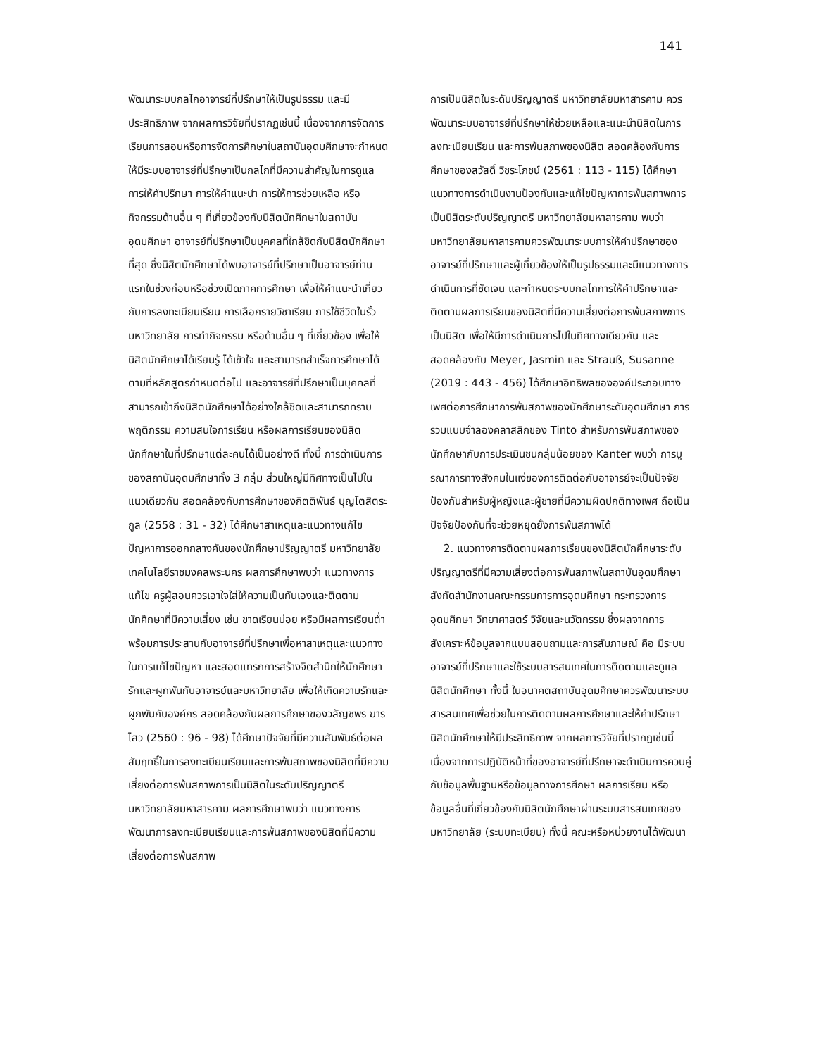141
พัฒนาระบบกลไกอาจารย์ที่ปรึกษาให้เป็นรูปธรรม และมีประสิทธิภาพ จากผลการวิจัยที่ปรากฏเช่นนี้ เนื่องจากการจัดการเรียนการสอนหรือการจัดการศึกษาในสถาบันอุดมศึกษาจะกำหนดให้มีระบบอาจารย์ที่ปรึกษาเป็นกลไกที่มีความสำคัญในการดูแล การให้คำปรึกษา การให้คำแนะนำ การให้การช่วยเหลือ หรือกิจกรรมด้านอื่น ๆ ที่เกี่ยวข้องกับนิสิตนักศึกษาในสถาบันอุดมศึกษา อาจารย์ที่ปรึกษาเป็นบุคคลที่ใกล้ชิดกับนิสิตนักศึกษาที่สุด ซึ่งนิสิตนักศึกษาได้พบอาจารย์ที่ปรึกษาเป็นอาจารย์ท่านแรกในช่วงก่อนหรือช่วงเปิดภาคการศึกษา เพื่อให้คำแนะนำเกี่ยวกับการลงทะเบียนเรียน การเลือกรายวิชาเรียน การใช้ชีวิตในรั้วมหาวิทยาลัย การทำกิจกรรม หรือด้านอื่น ๆ ที่เกี่ยวข้อง เพื่อให้นิสิตนักศึกษาได้เรียนรู้ ได้เข้าใจ และสามารถสำเร็จการศึกษาได้ตามที่หลักสูตรกำหนดต่อไป และอาจารย์ที่ปรึกษาเป็นบุคคลที่สามารถเข้าถึงนิสิตนักศึกษาได้อย่างใกล้ชิดและสามารถทราบพฤติกรรม ความสนใจการเรียน หรือผลการเรียนของนิสิตนักศึกษาในที่ปรึกษาแต่ละคนได้เป็นอย่างดี ทั้งนี้ การดำเนินการของสถาบันอุดมศึกษาทั้ง 3 กลุ่ม ส่วนใหญ่มีทิศทางเป็นไปในแนวเดียวกัน สอดคล้องกับการศึกษาของกิตติพันธ์ บุญโตสิตระกูล (2558 : 31 - 32) ได้ศึกษาสาเหตุและแนวทางแก้ไขปัญหาการออกกลางคันของนักศึกษาปริญญาตรี มหาวิทยาลัยเทคโนโลยีราชมงคลพระนคร ผลการศึกษาพบว่า แนวทางการแก้ไข ครูผู้สอนควรเอาใจใส่ให้ความเป็นกันเองและติดตามนักศึกษาที่มีความเสี่ยง เช่น ขาดเรียนบ่อย หรือมีผลการเรียนต่ำ พร้อมการประสานกับอาจารย์ที่ปรึกษาเพื่อหาสาเหตุและแนวทางในการแก้ไขปัญหา และสอดแทรกการสร้างจิตสำนึกให้นักศึกษารักและผูกพันกับอาจารย์และมหาวิทยาลัย เพื่อให้เกิดความรักและผูกพันกับองค์กร สอดคล้องกับผลการศึกษาของวลัญชพร ฆารไสว (2560 : 96 - 98) ได้ศึกษาปัจจัยที่มีความสัมพันธ์ต่อผลสัมฤทธิ์ในการลงทะเบียนเรียนและการพ้นสภาพของนิสิตที่มีความเสี่ยงต่อการพ้นสภาพการเป็นนิสิตในระดับปริญญาตรี มหาวิทยาลัยมหาสารคาม ผลการศึกษาพบว่า แนวทางการพัฒนาการลงทะเบียนเรียนและการพ้นสภาพของนิสิตที่มีความเสี่ยงต่อการพ้นสภาพ
การเป็นนิสิตในระดับปริญญาตรี มหาวิทยาลัยมหาสารคาม ควรพัฒนาระบบอาจารย์ที่ปรึกษาให้ช่วยเหลือและแนะนำนิสิตในการลงทะเบียนเรียน และการพ้นสภาพของนิสิต สอดคล้องกับการศึกษาของสวัสดิ์ วิชระโภชน์ (2561 : 113 - 115) ได้ศึกษาแนวทางการดำเนินงานป้องกันและแก้ไขปัญหาการพ้นสภาพการเป็นนิสิตระดับปริญญาตรี มหาวิทยาลัยมหาสารคาม พบว่า มหาวิทยาลัยมหาสารคามควรพัฒนาระบบการให้คำปรึกษาของอาจารย์ที่ปรึกษาและผู้เกี่ยวข้องให้เป็นรูปธรรมและมีแนวทางการดำเนินการที่ชัดเจน และกำหนดระบบกลไกการให้คำปรึกษาและติดตามผลการเรียนของนิสิตที่มีความเสี่ยงต่อการพ้นสภาพการเป็นนิสิต เพื่อให้มีการดำเนินการไปในทิศทางเดียวกัน และสอดคล้องกับ Meyer, Jasmin และ Strauß, Susanne (2019 : 443 - 456) ได้ศึกษาอิทธิพลขององค์ประกอบทางเพศต่อการศึกษาการพ้นสภาพของนักศึกษาระดับอุดมศึกษา การรวมแบบจำลองคลาสสิกของ Tinto สำหรับการพ้นสภาพของนักศึกษากับการประเมินชนกลุ่มน้อยของ Kanter พบว่า การบูรณาการทางสังคมในแง่ของการติดต่อกับอาจารย์จะเป็นปัจจัยป้องกันสำหรับผู้หญิงและผู้ชายที่มีความผิดปกติทางเพศ ถือเป็นปัจจัยป้องกันที่จะช่วยหยุดยั้งการพ้นสภาพได้
2. แนวทางการติดตามผลการเรียนของนิสิตนักศึกษาระดับปริญญาตรีที่มีความเสี่ยงต่อการพ้นสภาพในสถาบันอุดมศึกษา สังกัดสำนักงานคณะกรรมการการอุดมศึกษา กระทรวงการอุดมศึกษา วิทยาศาสตร์ วิจัยและนวัตกรรม ซึ่งผลจากการสังเคราะห์ข้อมูลจากแบบสอบถามและการสัมภาษณ์ คือ มีระบบอาจารย์ที่ปรึกษาและใช้ระบบสารสนเทศในการติดตามและดูแลนิสิตนักศึกษา ทั้งนี้ ในอนาคตสถาบันอุดมศึกษาควรพัฒนาระบบสารสนเทศเพื่อช่วยในการติดตามผลการศึกษาและให้คำปรึกษานิสิตนักศึกษาให้มีประสิทธิภาพ จากผลการวิจัยที่ปรากฏเช่นนี้ เนื่องจากการปฏิบัติหน้าที่ของอาจารย์ที่ปรึกษาจะดำเนินการควบคู่กับข้อมูลพื้นฐานหรือข้อมูลทางการศึกษา ผลการเรียน หรือข้อมูลอื่นที่เกี่ยวข้องกับนิสิตนักศึกษาผ่านระบบสารสนเทศของมหาวิทยาลัย (ระบบทะเบียน) ทั้งนี้ คณะหรือหน่วยงานได้พัฒนา